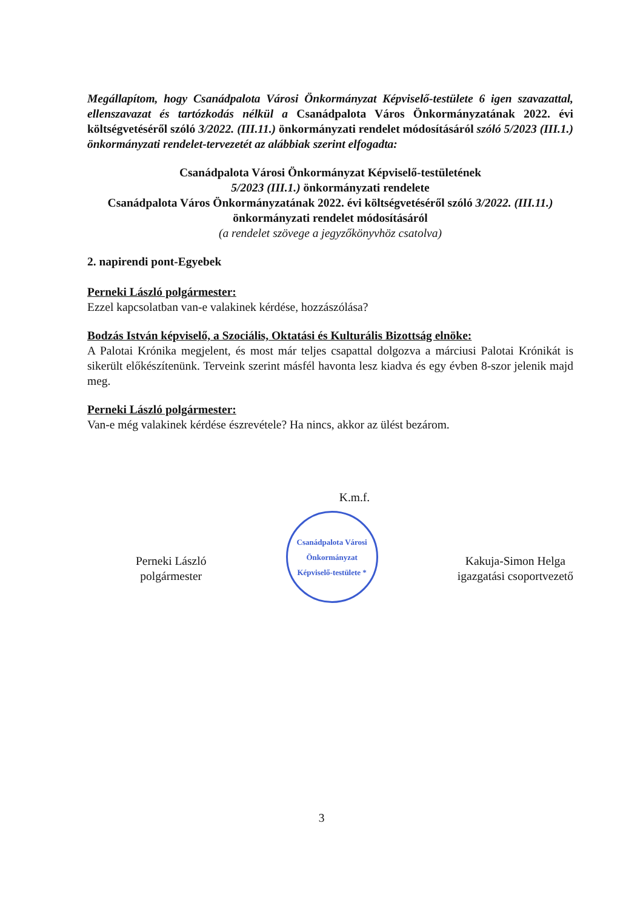Megállapítom, hogy Csanádpalota Városi Önkormányzat Képviselő-testülete 6 igen szavazattal, ellenszavazat és tartózkodás nélkül a Csanádpalota Város Önkormányzatának 2022. évi költségvetéséről szóló 3/2022. (III.11.) önkormányzati rendelet módosításáról szóló 5/2023 (III.1.) önkormányzati rendelet-tervezetét az alábbiak szerint elfogadta:
Csanádpalota Városi Önkormányzat Képviselő-testületének
5/2023 (III.1.) önkormányzati rendelete
Csanádpalota Város Önkormányzatának 2022. évi költségvetéséről szóló 3/2022. (III.11.) önkormányzati rendelet módosításáról
(a rendelet szövege a jegyzőkönyvhöz csatolva)
2. napirendi pont-Egyebek
Perneki László polgármester:
Ezzel kapcsolatban van-e valakinek kérdése, hozzászólása?
Bodzás István képviselő, a Szociális, Oktatási és Kulturális Bizottság elnöke:
A Palotai Krónika megjelent, és most már teljes csapattal dolgozva a márciusi Palotai Krónikát is sikerült előkészítenünk. Terveink szerint másfél havonta lesz kiadva és egy évben 8-szor jelenik majd meg.
Perneki László polgármester:
Van-e még valakinek kérdése észrevétele? Ha nincs, akkor az ülést bezárom.
K.m.f.
Perneki László
polgármester
Csanádpalota Városi Önkormányzat Képviselő-testülete *
Kakuja-Simon Helga
igazgatási csoportvezető
3